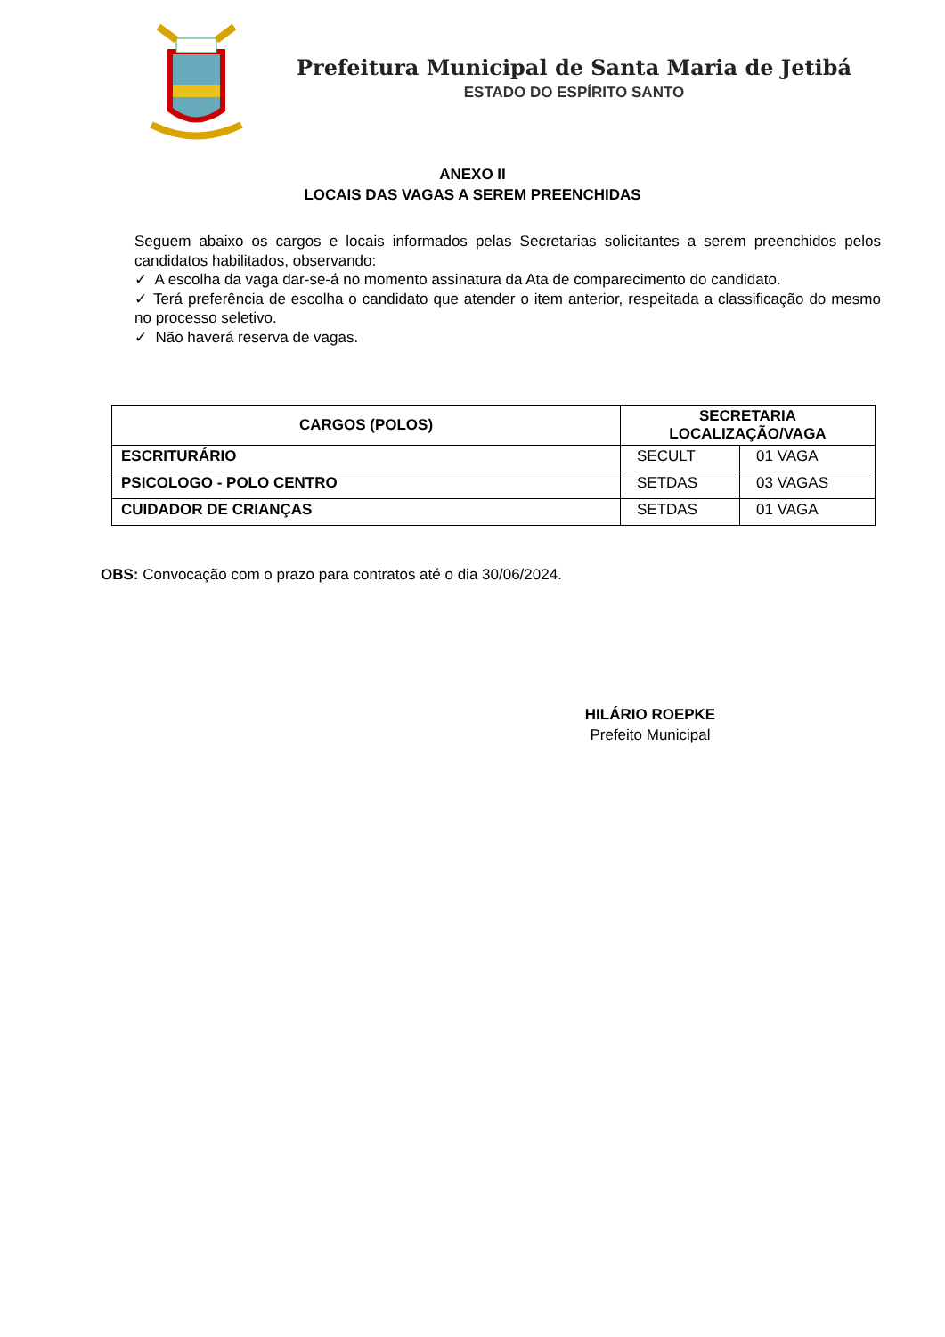Prefeitura Municipal de Santa Maria de Jetibá
ESTADO DO ESPÍRITO SANTO
ANEXO II
LOCAIS DAS VAGAS A SEREM PREENCHIDAS
Seguem abaixo os cargos e locais informados pelas Secretarias solicitantes a serem preenchidos pelos candidatos habilitados, observando:
✓ A escolha da vaga dar-se-á no momento assinatura da Ata de comparecimento do candidato.
✓ Terá preferência de escolha o candidato que atender o item anterior, respeitada a classificação do mesmo no processo seletivo.
✓ Não haverá reserva de vagas.
| CARGOS (POLOS) | SECRETARIA LOCALIZAÇÃO/VAGA | |
| --- | --- | --- |
| ESCRITURÁRIO | SECULT | 01 VAGA |
| PSICOLOGO - POLO CENTRO | SETDAS | 03 VAGAS |
| CUIDADOR DE CRIANÇAS | SETDAS | 01 VAGA |
OBS: Convocação com o prazo para contratos até o dia 30/06/2024.
HILÁRIO ROEPKE
Prefeito Municipal